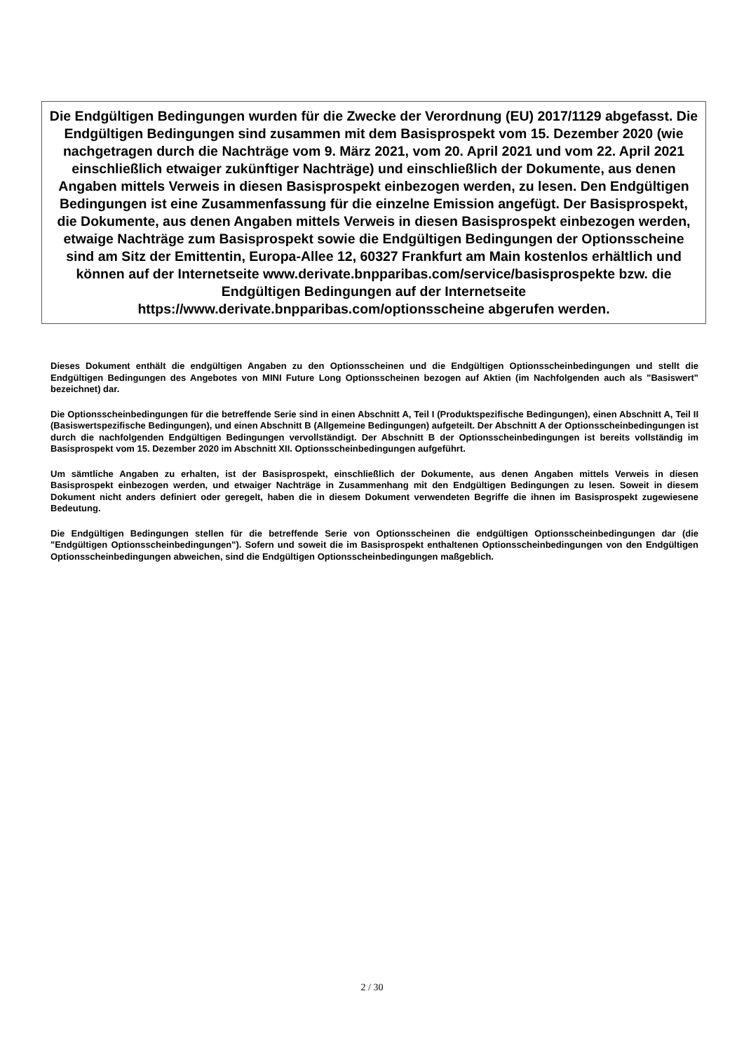Die Endgültigen Bedingungen wurden für die Zwecke der Verordnung (EU) 2017/1129 abgefasst. Die Endgültigen Bedingungen sind zusammen mit dem Basisprospekt vom 15. Dezember 2020 (wie nachgetragen durch die Nachträge vom 9. März 2021, vom 20. April 2021 und vom 22. April 2021 einschließlich etwaiger zukünftiger Nachträge) und einschließlich der Dokumente, aus denen Angaben mittels Verweis in diesen Basisprospekt einbezogen werden, zu lesen. Den Endgültigen Bedingungen ist eine Zusammenfassung für die einzelne Emission angefügt. Der Basisprospekt, die Dokumente, aus denen Angaben mittels Verweis in diesen Basisprospekt einbezogen werden, etwaige Nachträge zum Basisprospekt sowie die Endgültigen Bedingungen der Optionsscheine sind am Sitz der Emittentin, Europa-Allee 12, 60327 Frankfurt am Main kostenlos erhältlich und können auf der Internetseite www.derivate.bnpparibas.com/service/basisprospekte bzw. die Endgültigen Bedingungen auf der Internetseite https://www.derivate.bnpparibas.com/optionsscheine abgerufen werden.
Dieses Dokument enthält die endgültigen Angaben zu den Optionsscheinen und die Endgültigen Optionsscheinbedingungen und stellt die Endgültigen Bedingungen des Angebotes von MINI Future Long Optionsscheinen bezogen auf Aktien (im Nachfolgenden auch als "Basiswert" bezeichnet) dar.
Die Optionsscheinbedingungen für die betreffende Serie sind in einen Abschnitt A, Teil I (Produktspezifische Bedingungen), einen Abschnitt A, Teil II (Basiswertspezifische Bedingungen), und einen Abschnitt B (Allgemeine Bedingungen) aufgeteilt. Der Abschnitt A der Optionsscheinbedingungen ist durch die nachfolgenden Endgültigen Bedingungen vervollständigt. Der Abschnitt B der Optionsscheinbedingungen ist bereits vollständig im Basisprospekt vom 15. Dezember 2020 im Abschnitt XII. Optionsscheinbedingungen aufgeführt.
Um sämtliche Angaben zu erhalten, ist der Basisprospekt, einschließlich der Dokumente, aus denen Angaben mittels Verweis in diesen Basisprospekt einbezogen werden, und etwaiger Nachträge in Zusammenhang mit den Endgültigen Bedingungen zu lesen. Soweit in diesem Dokument nicht anders definiert oder geregelt, haben die in diesem Dokument verwendeten Begriffe die ihnen im Basisprospekt zugewiesene Bedeutung.
Die Endgültigen Bedingungen stellen für die betreffende Serie von Optionsscheinen die endgültigen Optionsscheinbedingungen dar (die "Endgültigen Optionsscheinbedingungen"). Sofern und soweit die im Basisprospekt enthaltenen Optionsscheinbedingungen von den Endgültigen Optionsscheinbedingungen abweichen, sind die Endgültigen Optionsscheinbedingungen maßgeblich.
2 / 30